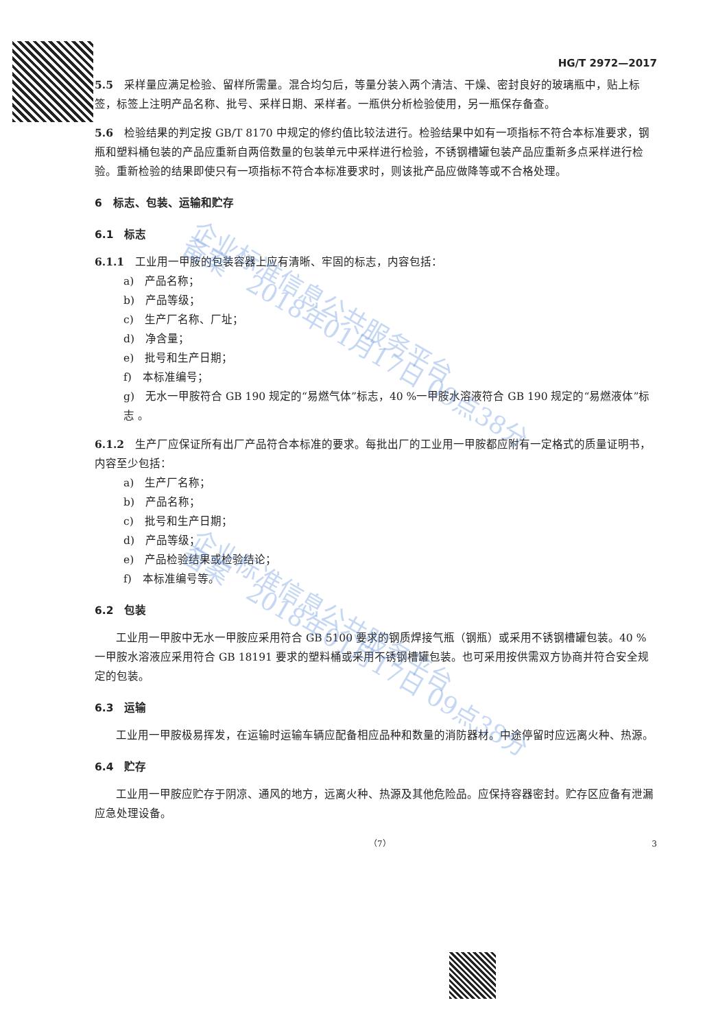HG/T 2972—2017
5.5　采样量应满足检验、留样所需量。混合均匀后，等量分装入两个清洁、干燥、密封良好的玻璃瓶中，贴上标签，标签上注明产品名称、批号、采样日期、采样者。一瓶供分析检验使用，另一瓶保存备查。
5.6　检验结果的判定按 GB/T 8170 中规定的修约值比较法进行。检验结果中如有一项指标不符合本标准要求，钢瓶和塑料桶包装的产品应重新自两倍数量的包装单元中采样进行检验，不锈钢槽罐包装产品应重新多点采样进行检验。重新检验的结果即使只有一项指标不符合本标准要求时，则该批产品应做降等或不合格处理。
6　标志、包装、运输和贮存
6.1　标志
6.1.1　工业用一甲胺的包装容器上应有清晰、牢固的标志，内容包括：
a)　产品名称；
b)　产品等级；
c)　生产厂名称、厂址；
d)　净含量；
e)　批号和生产日期；
f)　本标准编号；
g)　无水一甲胺符合 GB 190 规定的“易燃气体”标志，40 %一甲胺水溶液符合 GB 190 规定的“易燃液体”标志 。
6.1.2　生产厂应保证所有出厂产品符合本标准的要求。每批出厂的工业用一甲胺都应附有一定格式的质量证明书，内容至少包括：
a)　生产厂名称；
b)　产品名称；
c)　批号和生产日期；
d)　产品等级；
e)　产品检验结果或检验结论；
f)　本标准编号等。
6.2　包装
工业用一甲胺中无水一甲胺应采用符合 GB 5100 要求的钢质焊接气瓶（钢瓶）或采用不锈钢槽罐包装。40 %一甲胺水溶液应采用符合 GB 18191 要求的塑料桶或采用不锈钢槽罐包装。也可采用按供需双方协商并符合安全规定的包装。
6.3　运输
工业用一甲胺极易挥发，在运输时运输车辆应配备相应品种和数量的消防器材。中途停留时应远离火种、热源。
6.4　贮存
工业用一甲胺应贮存于阴凉、通风的地方，远离火种、热源及其他危险品。应保持容器密封。贮存区应备有泄漏应急处理设备。
（7） 3
企业标准信息公共服务平台
备案　2018年01月17日 09点38分
企业标准信息公共服务平台
备案　2018年01月17日 09点38分